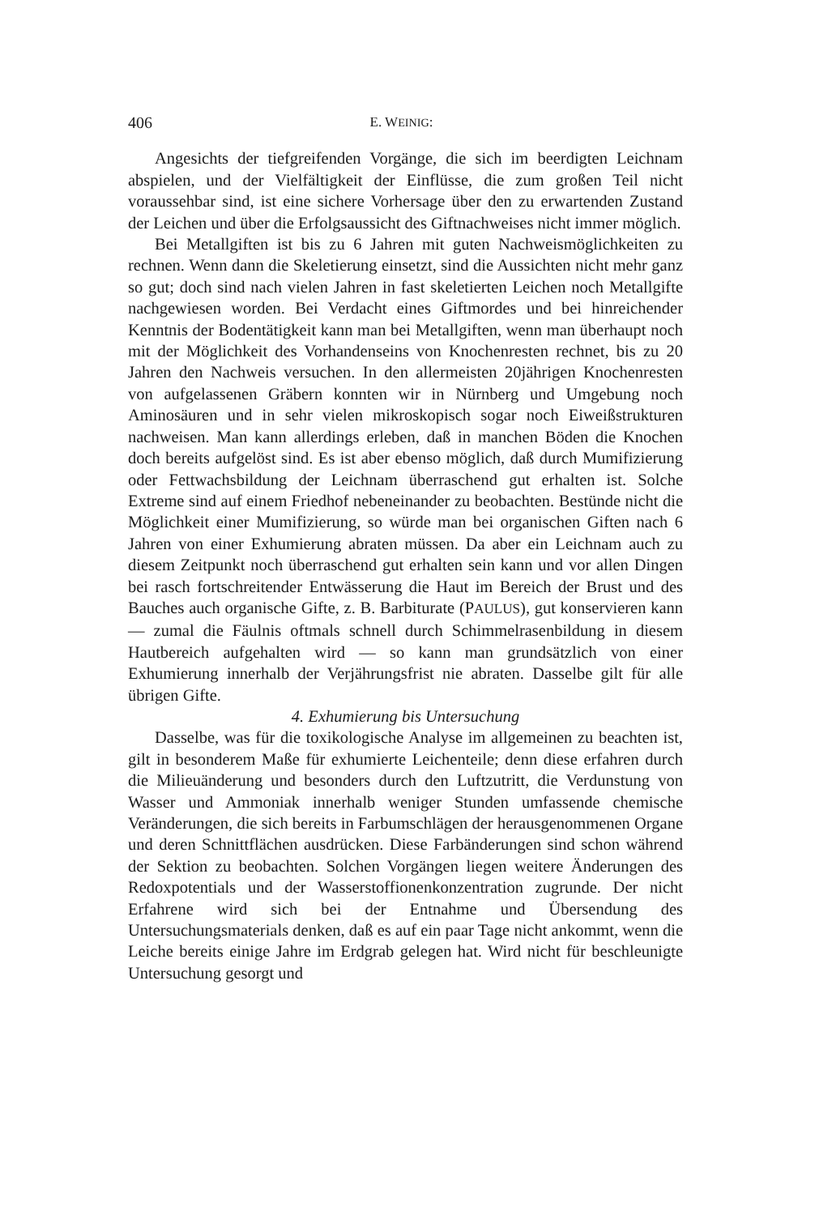406 E. WEINIG:
Angesichts der tiefgreifenden Vorgänge, die sich im beerdigten Leichnam abspielen, und der Vielfältigkeit der Einflüsse, die zum großen Teil nicht voraussehbar sind, ist eine sichere Vorhersage über den zu erwartenden Zustand der Leichen und über die Erfolgsaussicht des Giftnachweises nicht immer möglich.
Bei Metallgiften ist bis zu 6 Jahren mit guten Nachweismöglichkeiten zu rechnen. Wenn dann die Skeletierung einsetzt, sind die Aussichten nicht mehr ganz so gut; doch sind nach vielen Jahren in fast skeletierten Leichen noch Metallgifte nachgewiesen worden. Bei Verdacht eines Giftmordes und bei hinreichender Kenntnis der Bodentätigkeit kann man bei Metallgiften, wenn man überhaupt noch mit der Möglichkeit des Vorhandenseins von Knochenresten rechnet, bis zu 20 Jahren den Nachweis versuchen. In den allermeisten 20jährigen Knochenresten von aufgelassenen Gräbern konnten wir in Nürnberg und Umgebung noch Aminosäuren und in sehr vielen mikroskopisch sogar noch Eiweißstrukturen nachweisen. Man kann allerdings erleben, daß in manchen Böden die Knochen doch bereits aufgelöst sind. Es ist aber ebenso möglich, daß durch Mumifizierung oder Fettwachsbildung der Leichnam überraschend gut erhalten ist. Solche Extreme sind auf einem Friedhof nebeneinander zu beobachten. Bestünde nicht die Möglichkeit einer Mumifizierung, so würde man bei organischen Giften nach 6 Jahren von einer Exhumierung abraten müssen. Da aber ein Leichnam auch zu diesem Zeitpunkt noch überraschend gut erhalten sein kann und vor allen Dingen bei rasch fortschreitender Entwässerung die Haut im Bereich der Brust und des Bauches auch organische Gifte, z. B. Barbiturate (PAULUS), gut konservieren kann — zumal die Fäulnis oftmals schnell durch Schimmelrasenbildung in diesem Hautbereich aufgehalten wird — so kann man grundsätzlich von einer Exhumierung innerhalb der Verjährungsfrist nie abraten. Dasselbe gilt für alle übrigen Gifte.
4. Exhumierung bis Untersuchung
Dasselbe, was für die toxikologische Analyse im allgemeinen zu beachten ist, gilt in besonderem Maße für exhumierte Leichenteile; denn diese erfahren durch die Milieuänderung und besonders durch den Luftzutritt, die Verdunstung von Wasser und Ammoniak innerhalb weniger Stunden umfassende chemische Veränderungen, die sich bereits in Farbumschlägen der herausgenommenen Organe und deren Schnittflächen ausdrücken. Diese Farbänderungen sind schon während der Sektion zu beobachten. Solchen Vorgängen liegen weitere Änderungen des Redoxpotentials und der Wasserstoffionenkonzentration zugrunde. Der nicht Erfahrene wird sich bei der Entnahme und Übersendung des Untersuchungsmaterials denken, daß es auf ein paar Tage nicht ankommt, wenn die Leiche bereits einige Jahre im Erdgrab gelegen hat. Wird nicht für beschleunigte Untersuchung gesorgt und